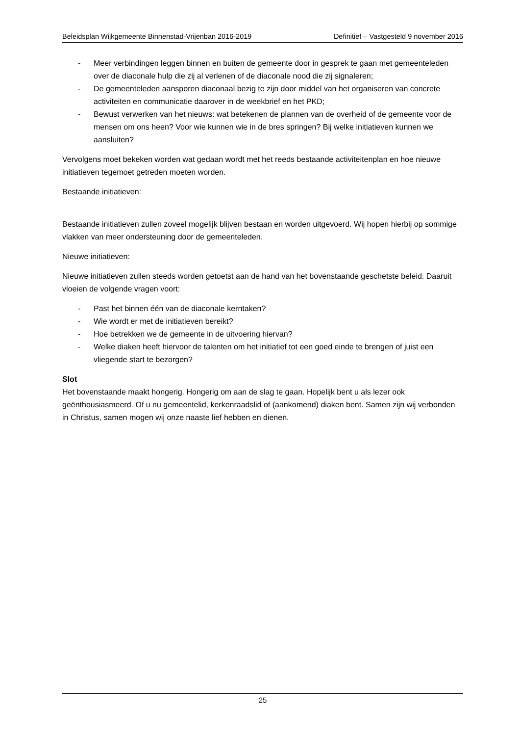Beleidsplan Wijkgemeente Binnenstad-Vrijenban 2016-2019 Definitief – Vastgesteld 9 november 2016
- Meer verbindingen leggen binnen en buiten de gemeente door in gesprek te gaan met gemeenteleden over de diaconale hulp die zij al verlenen of de diaconale nood die zij signaleren;
- De gemeenteleden aansporen diaconaal bezig te zijn door middel van het organiseren van concrete activiteiten en communicatie daarover in de weekbrief en het PKD;
- Bewust verwerken van het nieuws: wat betekenen de plannen van de overheid of de gemeente voor de mensen om ons heen? Voor wie kunnen wie in de bres springen? Bij welke initiatieven kunnen we aansluiten?
Vervolgens moet bekeken worden wat gedaan wordt met het reeds bestaande activiteitenplan en hoe nieuwe initiatieven tegemoet getreden moeten worden.
Bestaande initiatieven:
Bestaande initiatieven zullen zoveel mogelijk blijven bestaan en worden uitgevoerd. Wij hopen hierbij op sommige vlakken van meer ondersteuning door de gemeenteleden.
Nieuwe initiatieven:
Nieuwe initiatieven zullen steeds worden getoetst aan de hand van het bovenstaande geschetste beleid. Daaruit vloeien de volgende vragen voort:
- Past het binnen één van de diaconale kerntaken?
- Wie wordt er met de initiatieven bereikt?
- Hoe betrekken we de gemeente in de uitvoering hiervan?
- Welke diaken heeft hiervoor de talenten om het initiatief tot een goed einde te brengen of juist een vliegende start te bezorgen?
Slot
Het bovenstaande maakt hongerig. Hongerig om aan de slag te gaan. Hopelijk bent u als lezer ook geënthousiasmeerd. Of u nu gemeentelid, kerkenraadslid of (aankomend) diaken bent. Samen zijn wij verbonden in Christus, samen mogen wij onze naaste lief hebben en dienen.
25